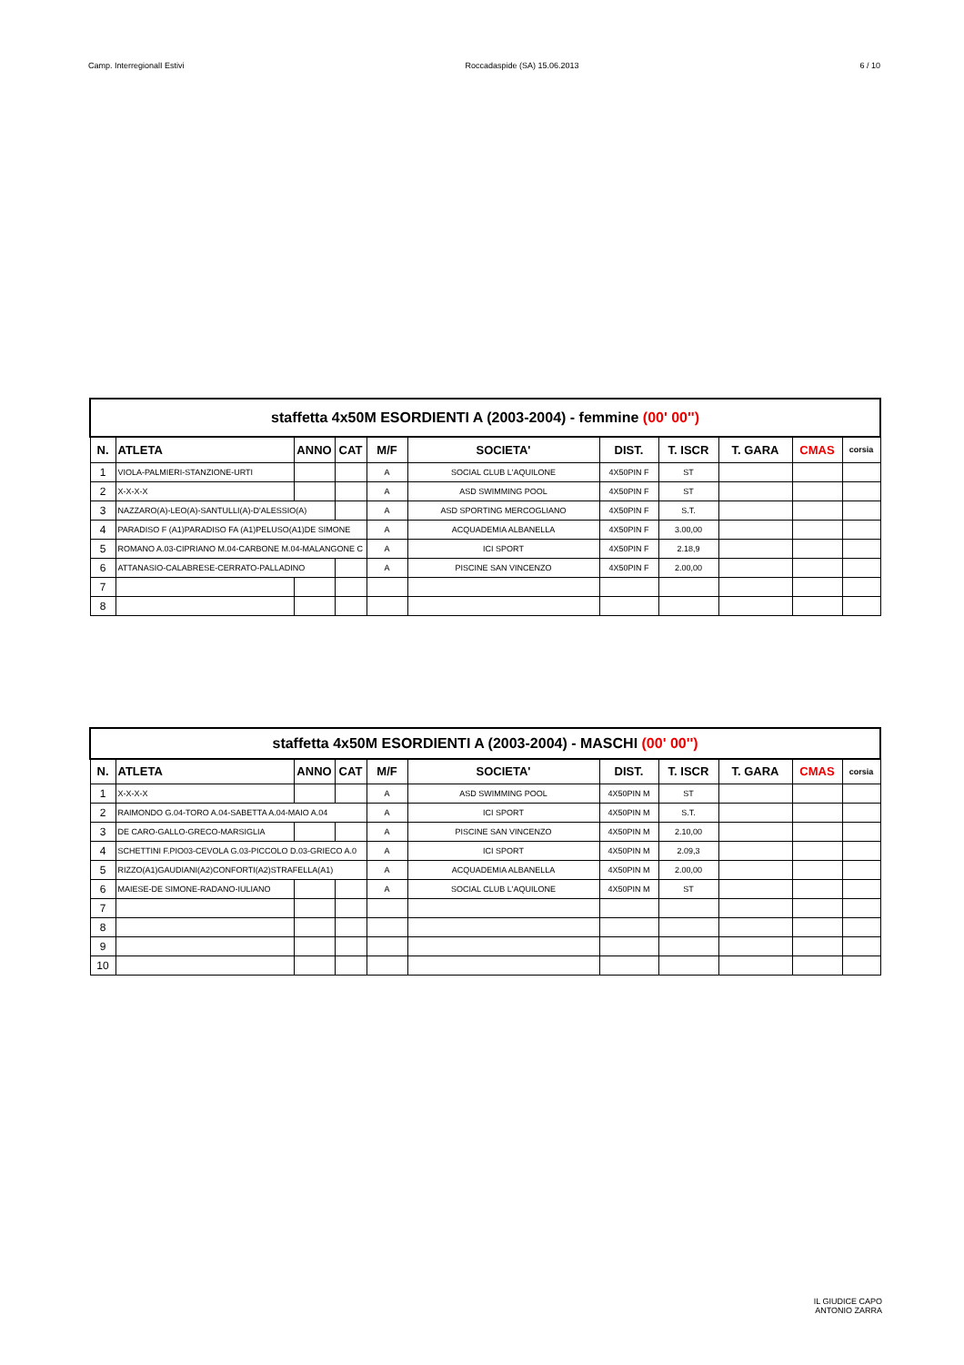Camp. InterregionalI Estivi Roccadaspide (SA) 15.06.2013 6 / 10
| staffetta 4x50M ESORDIENTI A (2003-2004) - femmine (00' 00'') | | | | | | | | | | |
| --- | --- | --- | --- | --- | --- | --- | --- | --- | --- | --- |
| N. | ATLETA | ANNO | CAT | M/F | SOCIETA' | DIST. | T. ISCR | T. GARA | CMAS | corsia |
| 1 | VIOLA-PALMIERI-STANZIONE-URTI | | | A | SOCIAL CLUB L'AQUILONE | 4X50PIN F | ST | | | |
| 2 | X-X-X-X | | | A | ASD SWIMMING POOL | 4X50PIN F | ST | | | |
| 3 | NAZZARO(A)-LEO(A)-SANTULLI(A)-D'ALESSIO(A) | | | A | ASD SPORTING MERCOGLIANO | 4X50PIN F | S.T. | | | |
| 4 | PARADISO F (A1)PARADISO FA (A1)PELUSO(A1)DE SIMONE | | | A | ACQUADEMIA ALBANELLA | 4X50PIN F | 3.00,00 | | | |
| 5 | ROMANO A.03-CIPRIANO M.04-CARBONE M.04-MALANGONE C | | | A | ICI SPORT | 4X50PIN F | 2.18,9 | | | |
| 6 | ATTANASIO-CALABRESE-CERRATO-PALLADINO | | | A | PISCINE SAN VINCENZO | 4X50PIN F | 2.00,00 | | | |
| 7 | | | | | | | | | | |
| 8 | | | | | | | | | | |
| staffetta 4x50M ESORDIENTI A (2003-2004) - MASCHI (00' 00'') | | | | | | | | | | |
| --- | --- | --- | --- | --- | --- | --- | --- | --- | --- | --- |
| N. | ATLETA | ANNO | CAT | M/F | SOCIETA' | DIST. | T. ISCR | T. GARA | CMAS | corsia |
| 1 | X-X-X-X | | | A | ASD SWIMMING POOL | 4X50PIN M | ST | | | |
| 2 | RAIMONDO G.04-TORO A.04-SABETTA A.04-MAIO A.04 | | | A | ICI SPORT | 4X50PIN M | S.T. | | | |
| 3 | DE CARO-GALLO-GRECO-MARSIGLIA | | | A | PISCINE SAN VINCENZO | 4X50PIN M | 2.10,00 | | | |
| 4 | SCHETTINI F.PIO03-CEVOLA G.03-PICCOLO D.03-GRIECO A.0 | | | A | ICI SPORT | 4X50PIN M | 2.09,3 | | | |
| 5 | RIZZO(A1)GAUDIANI(A2)CONFORTI(A2)STRAFELLA(A1) | | | A | ACQUADEMIA ALBANELLA | 4X50PIN M | 2.00,00 | | | |
| 6 | MAIESE-DE SIMONE-RADANO-IULIANO | | | A | SOCIAL CLUB L'AQUILONE | 4X50PIN M | ST | | | |
| 7 | | | | | | | | | | |
| 8 | | | | | | | | | | |
| 9 | | | | | | | | | | |
| 10 | | | | | | | | | | |
IL GIUDICE CAPO
ANTONIO ZARRA